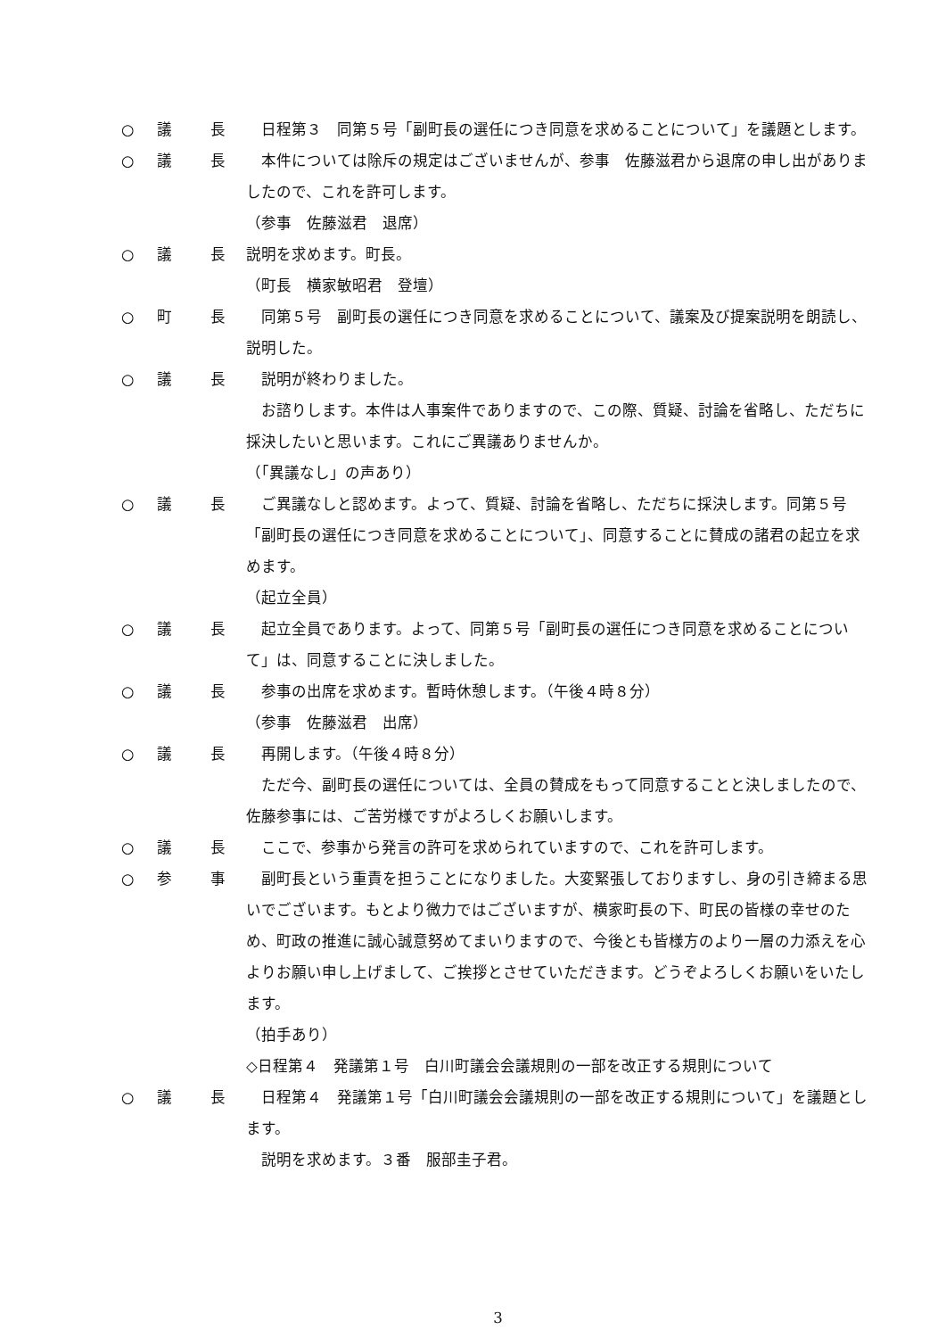○ 議 長 日程第３　同第５号「副町長の選任につき同意を求めることについて」を議題とします。
○ 議 長 本件については除斥の規定はございませんが、参事　佐藤滋君から退席の申し出がありましたので、これを許可します。
（参事　佐藤滋君　退席）
○ 議 長 説明を求めます。町長。
（町長　横家敏昭君　登壇）
○ 町 長 同第５号　副町長の選任につき同意を求めることについて、議案及び提案説明を朗読し、説明した。
○ 議 長 説明が終わりました。
お諮りします。本件は人事案件でありますので、この際、質疑、討論を省略し、ただちに採決したいと思います。これにご異議ありませんか。
（「異議なし」の声あり）
○ 議 長 ご異議なしと認めます。よって、質疑、討論を省略し、ただちに採決します。同第５号「副町長の選任につき同意を求めることについて」、同意することに賛成の諸君の起立を求めます。
（起立全員）
○ 議 長 起立全員であります。よって、同第５号「副町長の選任につき同意を求めることについて」は、同意することに決しました。
○ 議 長 参事の出席を求めます。暫時休憩します。（午後４時８分）
（参事　佐藤滋君　出席）
○ 議 長 再開します。（午後４時８分）
ただ今、副町長の選任については、全員の賛成をもって同意することと決しましたので、佐藤参事には、ご苦労様ですがよろしくお願いします。
○ 議 長 ここで、参事から発言の許可を求められていますので、これを許可します。
○ 参 事 副町長という重責を担うことになりました。大変緊張しておりますし、身の引き締まる思いでございます。もとより微力ではございますが、横家町長の下、町民の皆様の幸せのため、町政の推進に誠心誠意努めてまいりますので、今後とも皆様方のより一層の力添えを心よりお願い申し上げまして、ご挨拶とさせていただきます。どうぞよろしくお願いをいたします。
（拍手あり）
◇日程第４　発議第１号　白川町議会会議規則の一部を改正する規則について
○ 議 長 日程第４　発議第１号「白川町議会会議規則の一部を改正する規則について」を議題とします。
説明を求めます。３番　服部圭子君。
3